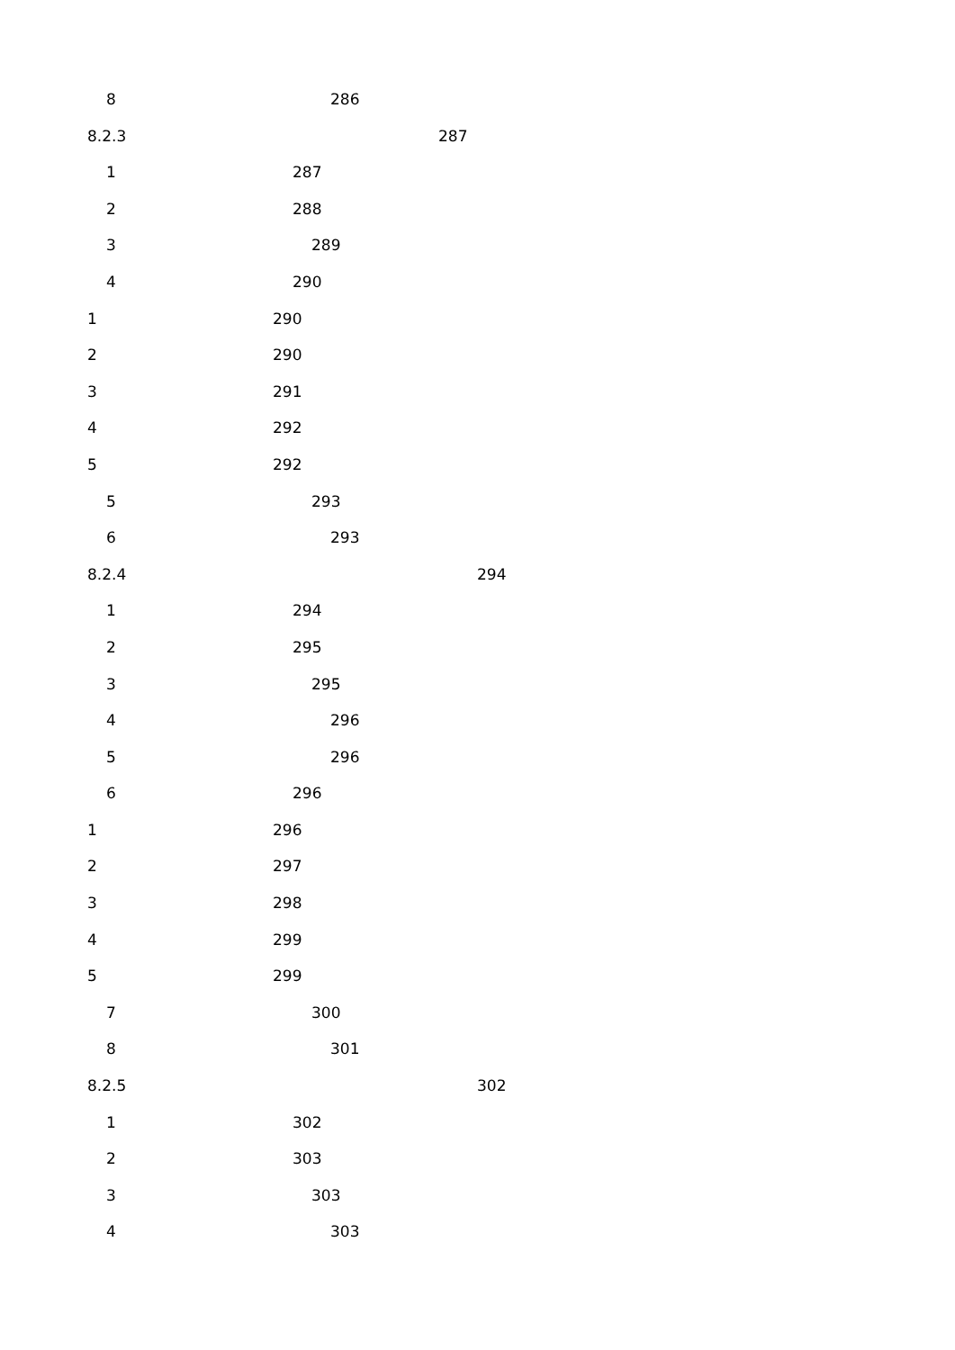8 286
8.2.3 287
1 287
2 288
3 289
4 290
1 290
2 290
3 291
4 292
5 292
5 293
6 293
8.2.4 294
1 294
2 295
3 295
4 296
5 296
6 296
1 296
2 297
3 298
4 299
5 299
7 300
8 301
8.2.5 302
1 302
2 303
3 303
4 303